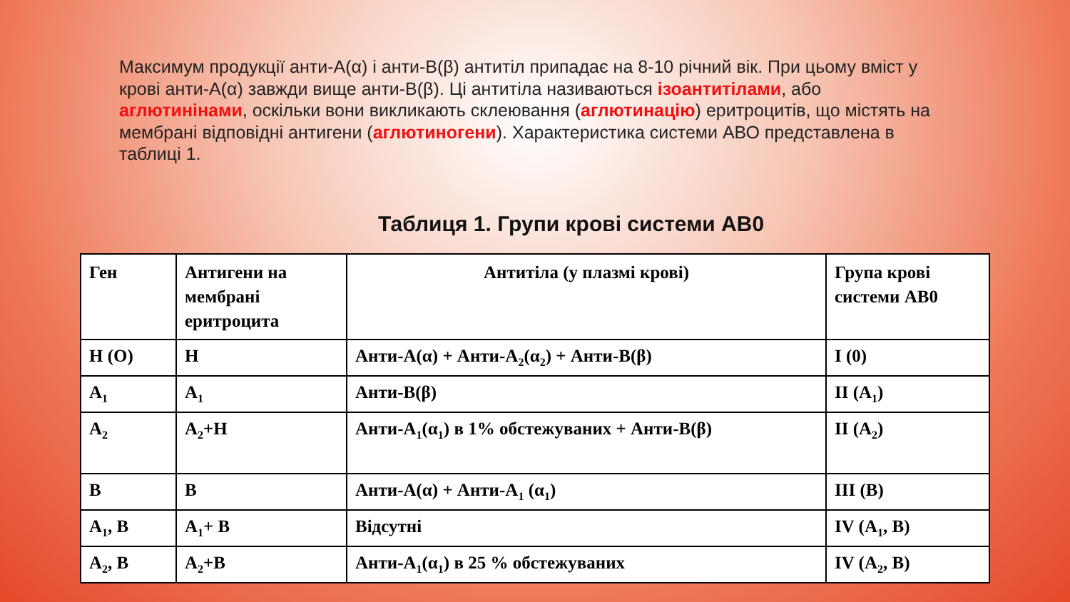Максимум продукції анти-А(α) і анти-В(β) антитіл припадає на 8-10 річний вік. При цьому вміст у крові анти-А(α) завжди вище анти-В(β). Ці антитіла називаються ізоантитілами, або аглютинінами, оскільки вони викликають склеювання (аглютинацію) еритроцитів, що містять на мембрані відповідні антигени (аглютиногени). Характеристика системи АВО представлена в таблиці 1.
Таблиця 1. Групи крові системи АВ0
| Ген | Антигени на мембрані еритроцита | Антитіла (у плазмі крові) | Група крові системи АВ0 |
| --- | --- | --- | --- |
| H (O) | H | Анти-А(α) + Анти-А<sub>2</sub>(α<sub>2</sub>) + Анти-В(β) | I (0) |
| A<sub>1</sub> | A<sub>1</sub> | Анти-В(β) | II (A<sub>1</sub>) |
| A<sub>2</sub> | A<sub>2</sub>+H | Анти-А<sub>1</sub>(α<sub>1</sub>) в 1% обстежуваних + Анти-В(β) | II (A<sub>2</sub>) |
| B | B | Анти-А(α) + Анти-А<sub>1</sub> (α<sub>1</sub>) | III (B) |
| A<sub>1</sub>, B | A<sub>1</sub>+ B | Відсутні | IV (A<sub>1</sub>, B) |
| A<sub>2</sub>, B | A<sub>2</sub>+B | Анти-А<sub>1</sub>(α<sub>1</sub>) в 25 % обстежуваних | IV (A<sub>2</sub>, B) |